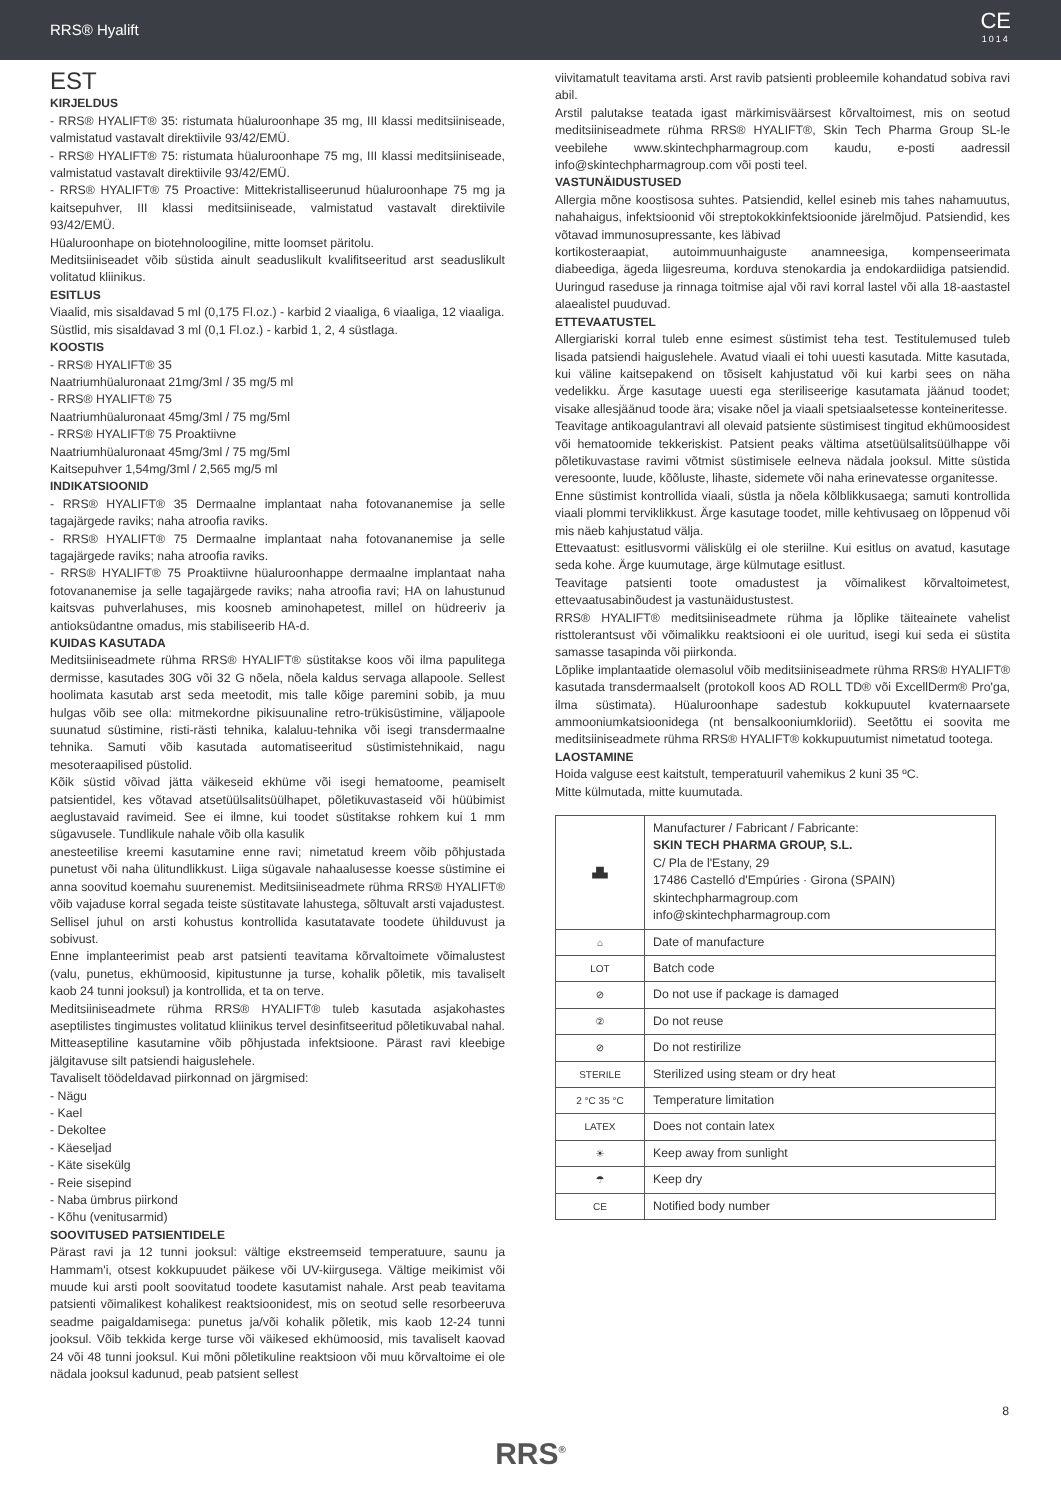RRS® Hyalift CE
1014
EST
KIRJELDUS
- RRS® HYALIFT® 35: ristumata hüaluroonhape 35 mg, III klassi meditsiiniseade, valmistatud vastavalt direktiivile 93/42/EMÜ.
- RRS® HYALIFT® 75: ristumata hüaluroonhape 75 mg, III klassi meditsiiniseade, valmistatud vastavalt direktiivile 93/42/EMÜ.
- RRS® HYALIFT® 75 Proactive: Mittekristalliseerunud hüaluroonhape 75 mg ja kaitsepuhver, III klassi meditsiiniseade, valmistatud vastavalt direktiivile 93/42/EMÜ.
Hüaluroonhape on biotehnoloogiline, mitte loomset päritolu.
Meditsiiniseadet võib süstida ainult seaduslikult kvalifitseeritud arst seaduslikult volitatud kliinikus.
ESITLUS
Viaalid, mis sisaldavad 5 ml (0,175 Fl.oz.) - karbid 2 viaaliga, 6 viaaliga, 12 viaaliga.
Süstlid, mis sisaldavad 3 ml (0,1 Fl.oz.) - karbid 1, 2, 4 süstlaga.
KOOSTIS
- RRS® HYALIFT® 35
Naatriumhüaluronaat 21mg/3ml / 35 mg/5 ml
- RRS® HYALIFT® 75
Naatriumhüaluronaat 45mg/3ml / 75 mg/5ml
- RRS® HYALIFT® 75 Proaktiivne
Naatriumhüaluronaat 45mg/3ml / 75 mg/5ml
Kaitsepuhver 1,54mg/3ml / 2,565 mg/5 ml
INDIKATSIOONID
- RRS® HYALIFT® 35 Dermaalne implantaat naha fotovananemise ja selle tagajärgede raviks; naha atroofia raviks.
- RRS® HYALIFT® 75 Dermaalne implantaat naha fotovananemise ja selle tagajärgede raviks; naha atroofia raviks.
- RRS® HYALIFT® 75 Proaktiivne hüaluroonhappe dermaalne implantaat naha fotovananemise ja selle tagajärgede raviks; naha atroofia ravi; HA on lahustunud kaitsvas puhverlahuses, mis koosneb aminohapetest, millel on hüdreeriv ja antioksüdantne omadus, mis stabiliseerib HA-d.
KUIDAS KASUTADA
Meditsiiniseadmete rühma RRS® HYALIFT® süstitakse koos või ilma papulitega dermisse, kasutades 30G või 32 G nõela, nõela kaldus servaga allapoole. Sellest hoolimata kasutab arst seda meetodit, mis talle kõige paremini sobib, ja muu hulgas võib see olla: mitmekordne pikisuunaline retro-trükisüstimine, väljapoole suunatud süstimine, risti-rästi tehnika, kalaluu-tehnika või isegi transdermaalne tehnika. Samuti võib kasutada automatiseeritud süstimistehnikaid, nagu mesoteraapilised püstolid.
Kõik süstid võivad jätta väikeseid ekhüme või isegi hematoome, peamiselt patsientidel, kes võtavad atsetüülsalitsüülhapet, põletikuvastaseid või hüübimist aeglustavaid ravimeid. See ei ilmne, kui toodet süstitakse rohkem kui 1 mm sügavusele. Tundlikule nahale võib olla kasulik
anesteetilise kreemi kasutamine enne ravi; nimetatud kreem võib põhjustada punetust või naha ülitundlikkust. Liiga sügavale nahaalusesse koesse süstimine ei anna soovitud koemahu suurenemist. Meditsiiniseadmete rühma RRS® HYALIFT® võib vajaduse korral segada teiste süstitavate lahustega, sõltuvalt arsti vajadustest. Sellisel juhul on arsti kohustus kontrollida kasutatavate toodete ühilduvust ja sobivust.
Enne implanteerimist peab arst patsienti teavitama kõrvaltoimete võimalustest (valu, punetus, ekhümoosid, kipitustunne ja turse, kohalik põletik, mis tavaliselt kaob 24 tunni jooksul) ja kontrollida, et ta on terve.
Meditsiiniseadmete rühma RRS® HYALIFT® tuleb kasutada asjakohastes aseptilistes tingimustes volitatud kliinikus tervel desinfitseeritud põletikuvabal nahal. Mitteaseptiline kasutamine võib põhjustada infektsioone. Pärast ravi kleebige jälgitavuse silt patsiendi haiguslehele.
Tavaliselt töödeldavad piirkonnad on järgmised:
- Nägu
- Kael
- Dekoltee
- Käeseljad
- Käte sisekülg
- Reie sisepind
- Naba ümbrus piirkond
- Kõhu (venitusarmid)
SOOVITUSED PATSIENTIDELE
Pärast ravi ja 12 tunni jooksul: vältige ekstreemseid temperatuure, saunu ja Hammam'i, otsest kokkupuudet päikese või UV-kiirgusega. Vältige meikimist või muude kui arsti poolt soovitatud toodete kasutamist nahale. Arst peab teavitama patsienti võimalikest kohalikest reaktsioonidest, mis on seotud selle resorbeeruva seadme paigaldamisega: punetus ja/või kohalik põletik, mis kaob 12-24 tunni jooksul. Võib tekkida kerge turse või väikesed ekhümoosid, mis tavaliselt kaovad 24 või 48 tunni jooksul. Kui mõni põletikuline reaktsioon või muu kõrvaltoime ei ole nädala jooksul kadunud, peab patsient sellest
viivitamatult teavitama arsti. Arst ravib patsienti probleemile kohandatud sobiva ravi abil.
Arstil palutakse teatada igast märkimisväärsest kõrvaltoimest, mis on seotud meditsiiniseadmete rühma RRS® HYALIFT®, Skin Tech Pharma Group SL-le veebilehe www.skintechpharmagroup.com kaudu, e-posti aadressil info@skintechpharmagroup.com või posti teel.
VASTUNÄIDUSTUSED
Allergia mõne koostisosa suhtes. Patsiendid, kellel esineb mis tahes nahamuutus, nahahaigus, infektsioonid või streptokokkinfektsioonide järelmõjud. Patsiendid, kes võtavad immunosupressante, kes läbivad
kortikosteraapiat, autoimmuunhaiguste anamneesiga, kompenseerimata diabeediga, ägeda liigesreuma, korduva stenokardia ja endokardiidiga patsiendid. Uuringud raseduse ja rinnaga toitmise ajal või ravi korral lastel või alla 18-aastastel alaealistel puuduvad.
ETTEVAATUSTEL
Allergiariski korral tuleb enne esimest süstimist teha test. Testitulemused tuleb lisada patsiendi haiguslehele. Avatud viaali ei tohi uuesti kasutada. Mitte kasutada, kui väline kaitsepakend on tõsiselt kahjustatud või kui karbi sees on näha vedelikku. Ärge kasutage uuesti ega steriliseerige kasutamata jäänud toodet; visake allesjäänud toode ära; visake nõel ja viaali spetsiaalsetesse konteineritesse.
Teavitage antikoagulantravi all olevaid patsiente süstimisest tingitud ekhümoosidest või hematoomide tekkeriskist. Patsient peaks vältima atsetüülsalitsüülhappe või põletikuvastase ravimi võtmist süstimisele eelneva nädala jooksul. Mitte süstida veresoonte, luude, kõõluste, lihaste, sidemete või naha erinevatesse organitesse.
Enne süstimist kontrollida viaali, süstla ja nõela kõlblikkusaega; samuti kontrollida viaali plommi terviklikkust. Ärge kasutage toodet, mille kehtivusaeg on lõppenud või mis näeb kahjustatud välja.
Ettevaatust: esitlusvormi väliskülg ei ole steriilne. Kui esitlus on avatud, kasutage seda kohe. Ärge kuumutage, ärge külmutage esitlust.
Teavitage patsienti toote omadustest ja võimalikest kõrvaltoimetest, ettevaatusabinõudest ja vastunäidustustest.
RRS® HYALIFT® meditsiiniseadmete rühma ja lõplike täiteainete vahelist risttolerantsust või võimalikku reaktsiooni ei ole uuritud, isegi kui seda ei süstita samasse tasapinda või piirkonda.
Lõplike implantaatide olemasolul võib meditsiiniseadmete rühma RRS® HYALIFT® kasutada transdermaalselt (protokoll koos AD ROLL TD® või ExcellDerm® Pro'ga, ilma süstimata). Hüaluroonhape sadestub kokkupuutel kvaternaarsete ammooniumkatsioonidega (nt bensalkooniumkloriid). Seetõttu ei soovita me meditsiiniseadmete rühma RRS® HYALIFT® kokkupuutumist nimetatud tootega.
LAOSTAMINE
Hoida valguse eest kaitstult, temperatuuril vahemikus 2 kuni 35 ºC.
Mitte külmutada, mitte kuumutada.
| ▟▙ | Manufacturer / Fabricant / Fabricante: SKIN TECH PHARMA GROUP, S.L. C/ Pla de l'Estany, 29 17486 Castelló d'Empúries · Girona (SPAIN) skintechpharmagroup.com info@skintechpharmagroup.com |
| ⌂ | Date of manufacture |
| LOT | Batch code |
| ⊘ | Do not use if package is damaged |
| ② | Do not reuse |
| ⊘ | Do not restirilize |
| STERILE | Sterilized using steam or dry heat |
| 2 °C 35 °C | Temperature limitation |
| LATEX | Does not contain latex |
| ☀ | Keep away from sunlight |
| ☂ | Keep dry |
| CE | Notified body number |
8
RRS<sup>®</sup>